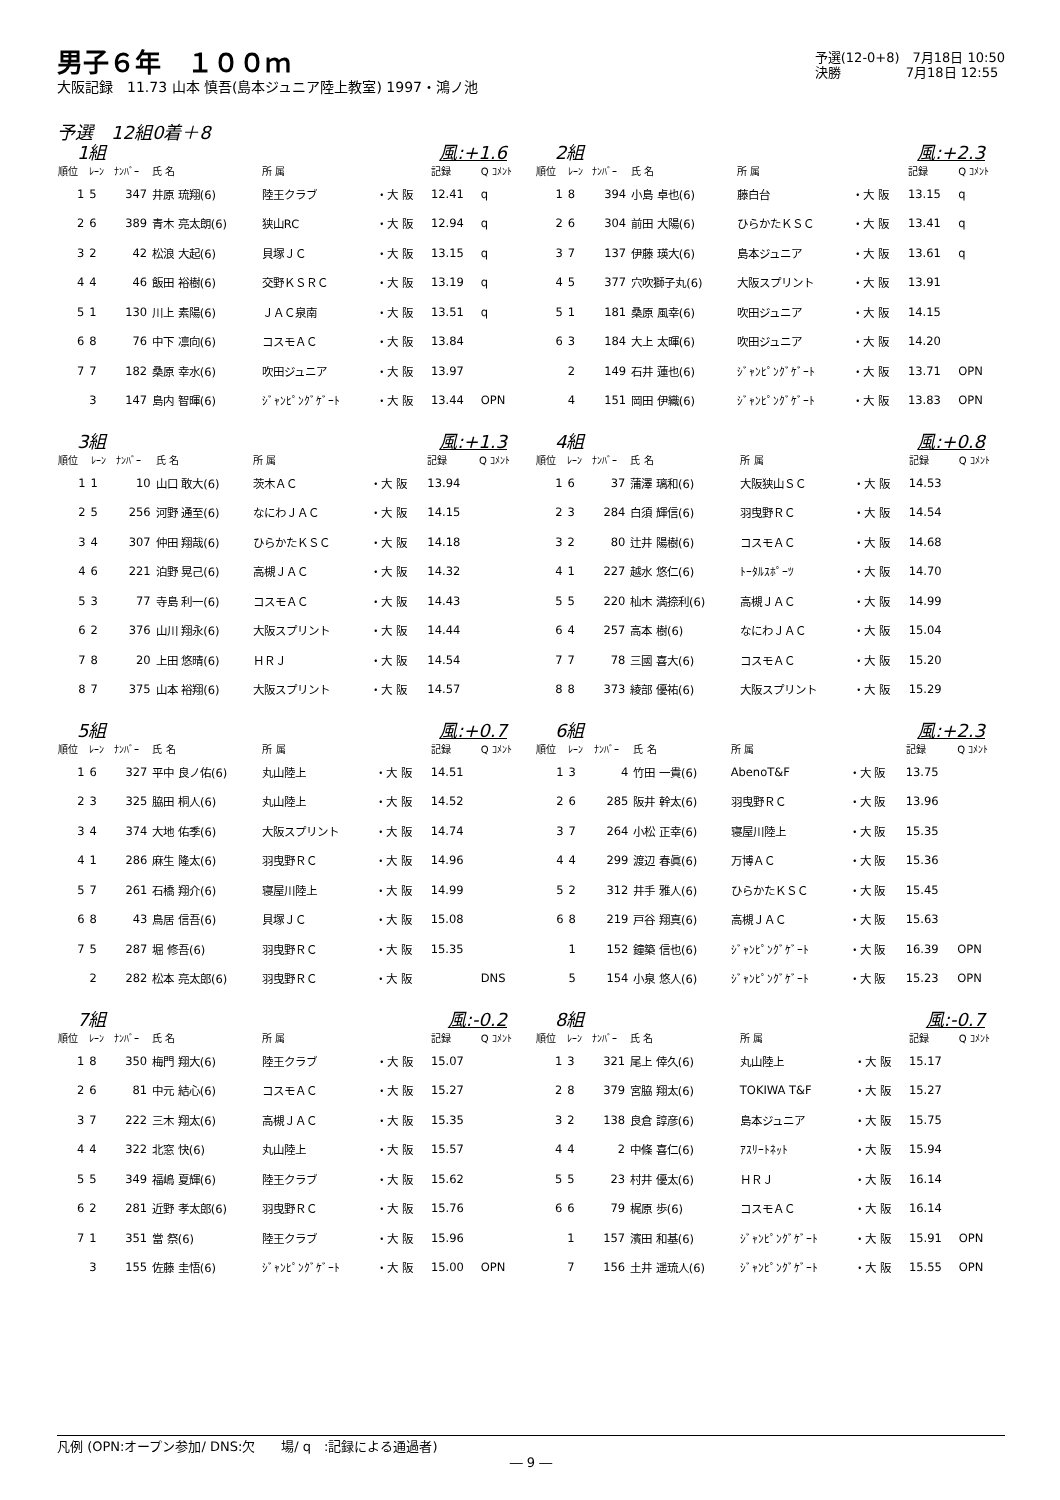男子６年　１００ｍ
大阪記録　11.73 山本 慎吾(島本ジュニア陸上教室) 1997・鴻ノ池
予選(12-0+8)　7月18日 10:50
決勝　　　　　7月18日 12:55
予選　12組0着＋8
1組 風:+1.6
| 順位 | ﾚｰﾝ | ﾅﾝﾊﾞｰ | 氏 名 | 所 属 | | 記録 | Q ｺﾒﾝﾄ |
| --- | --- | --- | --- | --- | --- | --- | --- |
| 1 | 5 | 347 | 井原 琉翔(6) | 陸王クラブ | ・大 阪 | 12.41 | q |
| 2 | 6 | 389 | 青木 亮太朗(6) | 狭山RC | ・大 阪 | 12.94 | q |
| 3 | 2 | 42 | 松浪 大起(6) | 貝塚ＪＣ | ・大 阪 | 13.15 | q |
| 4 | 4 | 46 | 飯田 裕樹(6) | 交野ＫＳＲＣ | ・大 阪 | 13.19 | q |
| 5 | 1 | 130 | 川上 素陽(6) | ＪＡＣ泉南 | ・大 阪 | 13.51 | q |
| 6 | 8 | 76 | 中下 凛向(6) | コスモＡＣ | ・大 阪 | 13.84 | |
| 7 | 7 | 182 | 桑原 幸水(6) | 吹田ジュニア | ・大 阪 | 13.97 | |
| | 3 | 147 | 島内 智暉(6) | ｼﾞｬﾝﾋﾟﾝｸﾞｹﾞｰﾄ | ・大 阪 | 13.44 | OPN |
2組 風:+2.3
| 順位 | ﾚｰﾝ | ﾅﾝﾊﾞｰ | 氏 名 | 所 属 | | 記録 | Q ｺﾒﾝﾄ |
| --- | --- | --- | --- | --- | --- | --- | --- |
| 1 | 8 | 394 | 小島 卓也(6) | 藤白台 | ・大 阪 | 13.15 | q |
| 2 | 6 | 304 | 前田 大陽(6) | ひらかたＫＳＣ | ・大 阪 | 13.41 | q |
| 3 | 7 | 137 | 伊藤 瑛大(6) | 島本ジュニア | ・大 阪 | 13.61 | q |
| 4 | 5 | 377 | 穴吹獅子丸(6) | 大阪スプリント | ・大 阪 | 13.91 | |
| 5 | 1 | 181 | 桑原 風幸(6) | 吹田ジュニア | ・大 阪 | 14.15 | |
| 6 | 3 | 184 | 大上 太暉(6) | 吹田ジュニア | ・大 阪 | 14.20 | |
| | 2 | 149 | 石井 蓮也(6) | ｼﾞｬﾝﾋﾟﾝｸﾞｹﾞｰﾄ | ・大 阪 | 13.71 | OPN |
| | 4 | 151 | 岡田 伊織(6) | ｼﾞｬﾝﾋﾟﾝｸﾞｹﾞｰﾄ | ・大 阪 | 13.83 | OPN |
3組 風:+1.3
| 順位 | ﾚｰﾝ | ﾅﾝﾊﾞｰ | 氏 名 | 所 属 | | 記録 | Q ｺﾒﾝﾄ |
| --- | --- | --- | --- | --- | --- | --- | --- |
| 1 | 1 | 10 | 山口 敢大(6) | 茨木ＡＣ | ・大 阪 | 13.94 | |
| 2 | 5 | 256 | 河野 通至(6) | なにわＪＡＣ | ・大 阪 | 14.15 | |
| 3 | 4 | 307 | 仲田 翔哉(6) | ひらかたＫＳＣ | ・大 阪 | 14.18 | |
| 4 | 6 | 221 | 泊野 晃己(6) | 高槻ＪＡＣ | ・大 阪 | 14.32 | |
| 5 | 3 | 77 | 寺島 利一(6) | コスモＡＣ | ・大 阪 | 14.43 | |
| 6 | 2 | 376 | 山川 翔永(6) | 大阪スプリント | ・大 阪 | 14.44 | |
| 7 | 8 | 20 | 上田 悠晴(6) | ＨＲＪ | ・大 阪 | 14.54 | |
| 8 | 7 | 375 | 山本 裕翔(6) | 大阪スプリント | ・大 阪 | 14.57 | |
4組 風:+0.8
| 順位 | ﾚｰﾝ | ﾅﾝﾊﾞｰ | 氏 名 | 所 属 | | 記録 | Q ｺﾒﾝﾄ |
| --- | --- | --- | --- | --- | --- | --- | --- |
| 1 | 6 | 37 | 蒲澤 璃和(6) | 大阪狭山ＳＣ | ・大 阪 | 14.53 | |
| 2 | 3 | 284 | 白須 輝信(6) | 羽曳野ＲＣ | ・大 阪 | 14.54 | |
| 3 | 2 | 80 | 辻井 陽樹(6) | コスモＡＣ | ・大 阪 | 14.68 | |
| 4 | 1 | 227 | 越水 悠仁(6) | ﾄｰﾀﾙｽﾎﾟｰﾂ | ・大 阪 | 14.70 | |
| 5 | 5 | 220 | 杣木 満捺利(6) | 高槻ＪＡＣ | ・大 阪 | 14.99 | |
| 6 | 4 | 257 | 高本 樹(6) | なにわＪＡＣ | ・大 阪 | 15.04 | |
| 7 | 7 | 78 | 三國 喜大(6) | コスモＡＣ | ・大 阪 | 15.20 | |
| 8 | 8 | 373 | 綾部 優祐(6) | 大阪スプリント | ・大 阪 | 15.29 | |
5組 風:+0.7
| 順位 | ﾚｰﾝ | ﾅﾝﾊﾞｰ | 氏 名 | 所 属 | | 記録 | Q ｺﾒﾝﾄ |
| --- | --- | --- | --- | --- | --- | --- | --- |
| 1 | 6 | 327 | 平中 良ノ佑(6) | 丸山陸上 | ・大 阪 | 14.51 | |
| 2 | 3 | 325 | 脇田 桐人(6) | 丸山陸上 | ・大 阪 | 14.52 | |
| 3 | 4 | 374 | 大地 佑季(6) | 大阪スプリント | ・大 阪 | 14.74 | |
| 4 | 1 | 286 | 麻生 隆太(6) | 羽曳野ＲＣ | ・大 阪 | 14.96 | |
| 5 | 7 | 261 | 石橋 翔介(6) | 寝屋川陸上 | ・大 阪 | 14.99 | |
| 6 | 8 | 43 | 鳥居 信吾(6) | 貝塚ＪＣ | ・大 阪 | 15.08 | |
| 7 | 5 | 287 | 堀 修吾(6) | 羽曳野ＲＣ | ・大 阪 | 15.35 | |
| | 2 | 282 | 松本 亮太郎(6) | 羽曳野ＲＣ | ・大 阪 | | DNS |
6組 風:+2.3
| 順位 | ﾚｰﾝ | ﾅﾝﾊﾞｰ | 氏 名 | 所 属 | | 記録 | Q ｺﾒﾝﾄ |
| --- | --- | --- | --- | --- | --- | --- | --- |
| 1 | 3 | 4 | 竹田 一貴(6) | AbenoT&F | ・大 阪 | 13.75 | |
| 2 | 6 | 285 | 阪井 幹太(6) | 羽曳野ＲＣ | ・大 阪 | 13.96 | |
| 3 | 7 | 264 | 小松 正幸(6) | 寝屋川陸上 | ・大 阪 | 15.35 | |
| 4 | 4 | 299 | 渡辺 春眞(6) | 万博ＡＣ | ・大 阪 | 15.36 | |
| 5 | 2 | 312 | 井手 雅人(6) | ひらかたＫＳＣ | ・大 阪 | 15.45 | |
| 6 | 8 | 219 | 戸谷 翔真(6) | 高槻ＪＡＣ | ・大 阪 | 15.63 | |
| | 1 | 152 | 鐘築 信也(6) | ｼﾞｬﾝﾋﾟﾝｸﾞｹﾞｰﾄ | ・大 阪 | 16.39 | OPN |
| | 5 | 154 | 小泉 悠人(6) | ｼﾞｬﾝﾋﾟﾝｸﾞｹﾞｰﾄ | ・大 阪 | 15.23 | OPN |
7組 風:-0.2
| 順位 | ﾚｰﾝ | ﾅﾝﾊﾞｰ | 氏 名 | 所 属 | | 記録 | Q ｺﾒﾝﾄ |
| --- | --- | --- | --- | --- | --- | --- | --- |
| 1 | 8 | 350 | 梅門 翔大(6) | 陸王クラブ | ・大 阪 | 15.07 | |
| 2 | 6 | 81 | 中元 結心(6) | コスモＡＣ | ・大 阪 | 15.27 | |
| 3 | 7 | 222 | 三木 翔太(6) | 高槻ＪＡＣ | ・大 阪 | 15.35 | |
| 4 | 4 | 322 | 北窓 快(6) | 丸山陸上 | ・大 阪 | 15.57 | |
| 5 | 5 | 349 | 福嶋 夏輝(6) | 陸王クラブ | ・大 阪 | 15.62 | |
| 6 | 2 | 281 | 近野 孝太郎(6) | 羽曳野ＲＣ | ・大 阪 | 15.76 | |
| 7 | 1 | 351 | 當 祭(6) | 陸王クラブ | ・大 阪 | 15.96 | |
| | 3 | 155 | 佐藤 圭悟(6) | ｼﾞｬﾝﾋﾟﾝｸﾞｹﾞｰﾄ | ・大 阪 | 15.00 | OPN |
8組 風:-0.7
| 順位 | ﾚｰﾝ | ﾅﾝﾊﾞｰ | 氏 名 | 所 属 | | 記録 | Q ｺﾒﾝﾄ |
| --- | --- | --- | --- | --- | --- | --- | --- |
| 1 | 3 | 321 | 尾上 倖久(6) | 丸山陸上 | ・大 阪 | 15.17 | |
| 2 | 8 | 379 | 宮脇 翔太(6) | TOKIWA T&F | ・大 阪 | 15.27 | |
| 3 | 2 | 138 | 良倉 諄彦(6) | 島本ジュニア | ・大 阪 | 15.75 | |
| 4 | 4 | 2 | 中條 喜仁(6) | ｱｽﾘｰﾄﾈｯﾄ | ・大 阪 | 15.94 | |
| 5 | 5 | 23 | 村井 優太(6) | ＨＲＪ | ・大 阪 | 16.14 | |
| 6 | 6 | 79 | 梶原 歩(6) | コスモＡＣ | ・大 阪 | 16.14 | |
| | 1 | 157 | 濱田 和基(6) | ｼﾞｬﾝﾋﾟﾝｸﾞｹﾞｰﾄ | ・大 阪 | 15.91 | OPN |
| | 7 | 156 | 土井 遥琉人(6) | ｼﾞｬﾝﾋﾟﾝｸﾞｹﾞｰﾄ | ・大 阪 | 15.55 | OPN |
凡例 (OPN:オープン参加/ DNS:欠　　場/ q　:記録による通過者)
― 9 ―